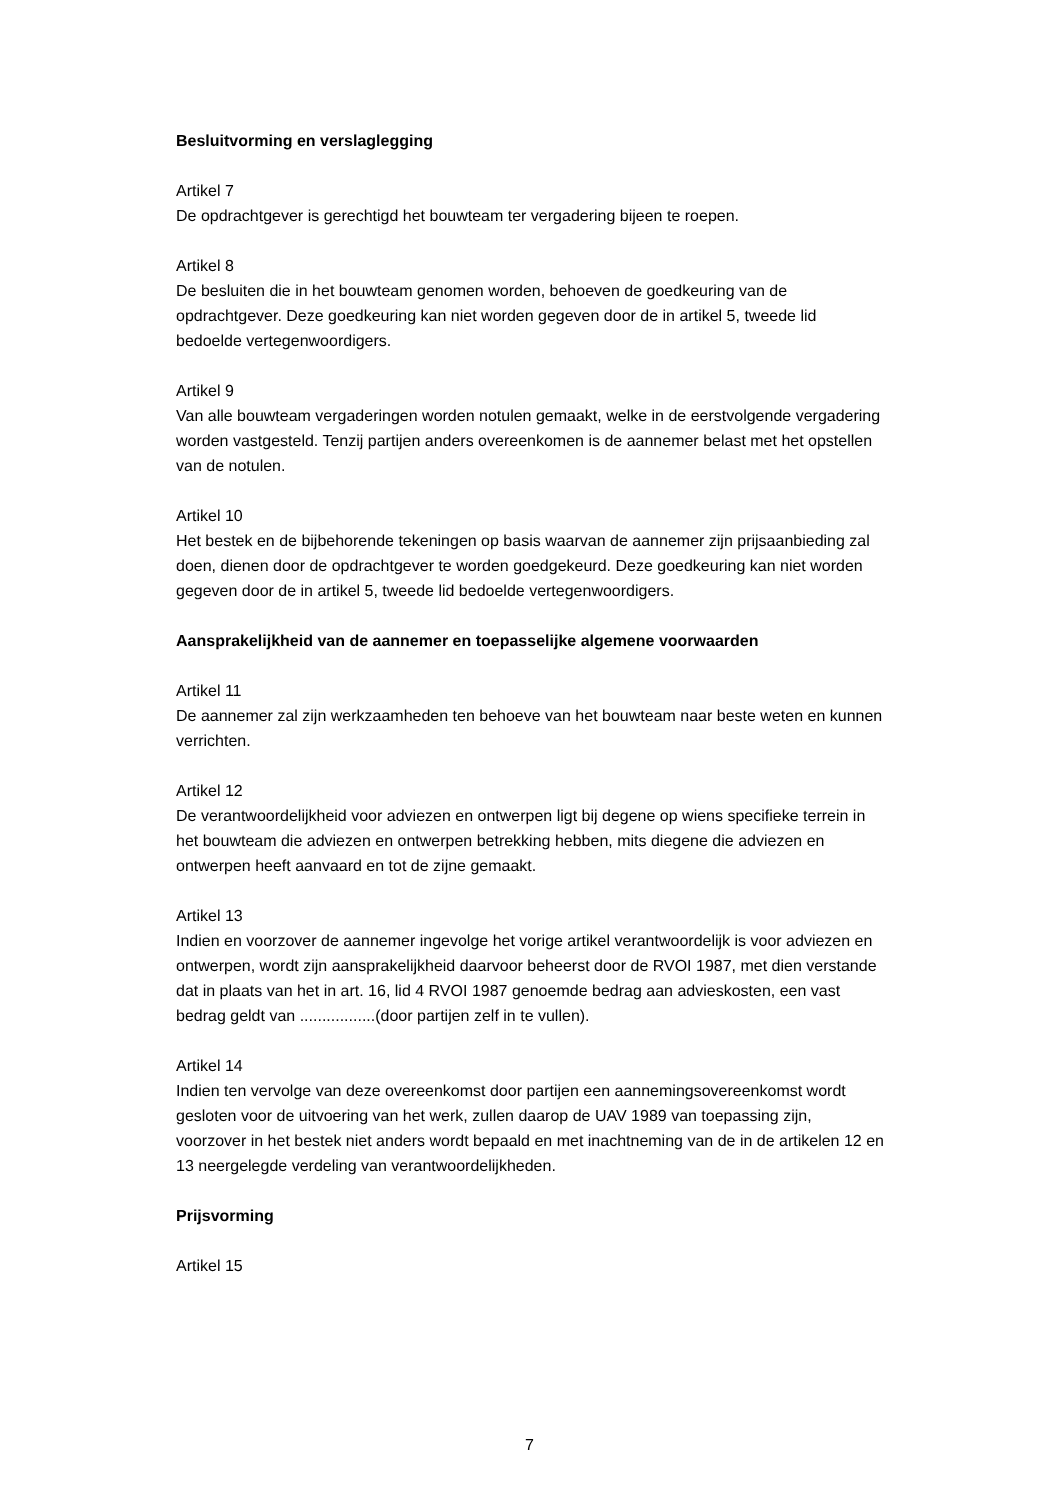Besluitvorming en verslaglegging
Artikel 7
De opdrachtgever is gerechtigd het bouwteam ter vergadering bijeen te roepen.
Artikel 8
De besluiten die in het bouwteam genomen worden, behoeven de goedkeuring van de opdrachtgever. Deze goedkeuring kan niet worden gegeven door de in artikel 5, tweede lid bedoelde vertegenwoordigers.
Artikel 9
Van alle bouwteam vergaderingen worden notulen gemaakt, welke in de eerstvolgende vergadering worden vastgesteld. Tenzij partijen anders overeenkomen is de aannemer belast met het opstellen van de notulen.
Artikel 10
Het bestek en de bijbehorende tekeningen op basis waarvan de aannemer zijn prijsaanbieding zal doen, dienen door de opdrachtgever te worden goedgekeurd. Deze goedkeuring kan niet worden gegeven door de in artikel 5, tweede lid bedoelde vertegenwoordigers.
Aansprakelijkheid van de aannemer en toepasselijke algemene voorwaarden
Artikel 11
De aannemer zal zijn werkzaamheden ten behoeve van het bouwteam naar beste weten en kunnen verrichten.
Artikel 12
De verantwoordelijkheid voor adviezen en ontwerpen ligt bij degene op wiens specifieke terrein in het bouwteam die adviezen en ontwerpen betrekking hebben, mits diegene die adviezen en ontwerpen heeft aanvaard en tot de zijne gemaakt.
Artikel 13
Indien en voorzover de aannemer ingevolge het vorige artikel verantwoordelijk is voor adviezen en ontwerpen, wordt zijn aansprakelijkheid daarvoor beheerst door de RVOI 1987, met dien verstande dat in plaats van het in art. 16, lid 4 RVOI 1987 genoemde bedrag aan advieskosten, een vast bedrag geldt van .................(door partijen zelf in te vullen).
Artikel 14
Indien ten vervolge van deze overeenkomst door partijen een aannemingsovereenkomst wordt gesloten voor de uitvoering van het werk, zullen daarop de UAV 1989 van toepassing zijn, voorzover in het bestek niet anders wordt bepaald en met inachtneming van de in de artikelen 12 en 13 neergelegde verdeling van verantwoordelijkheden.
Prijsvorming
Artikel 15
7